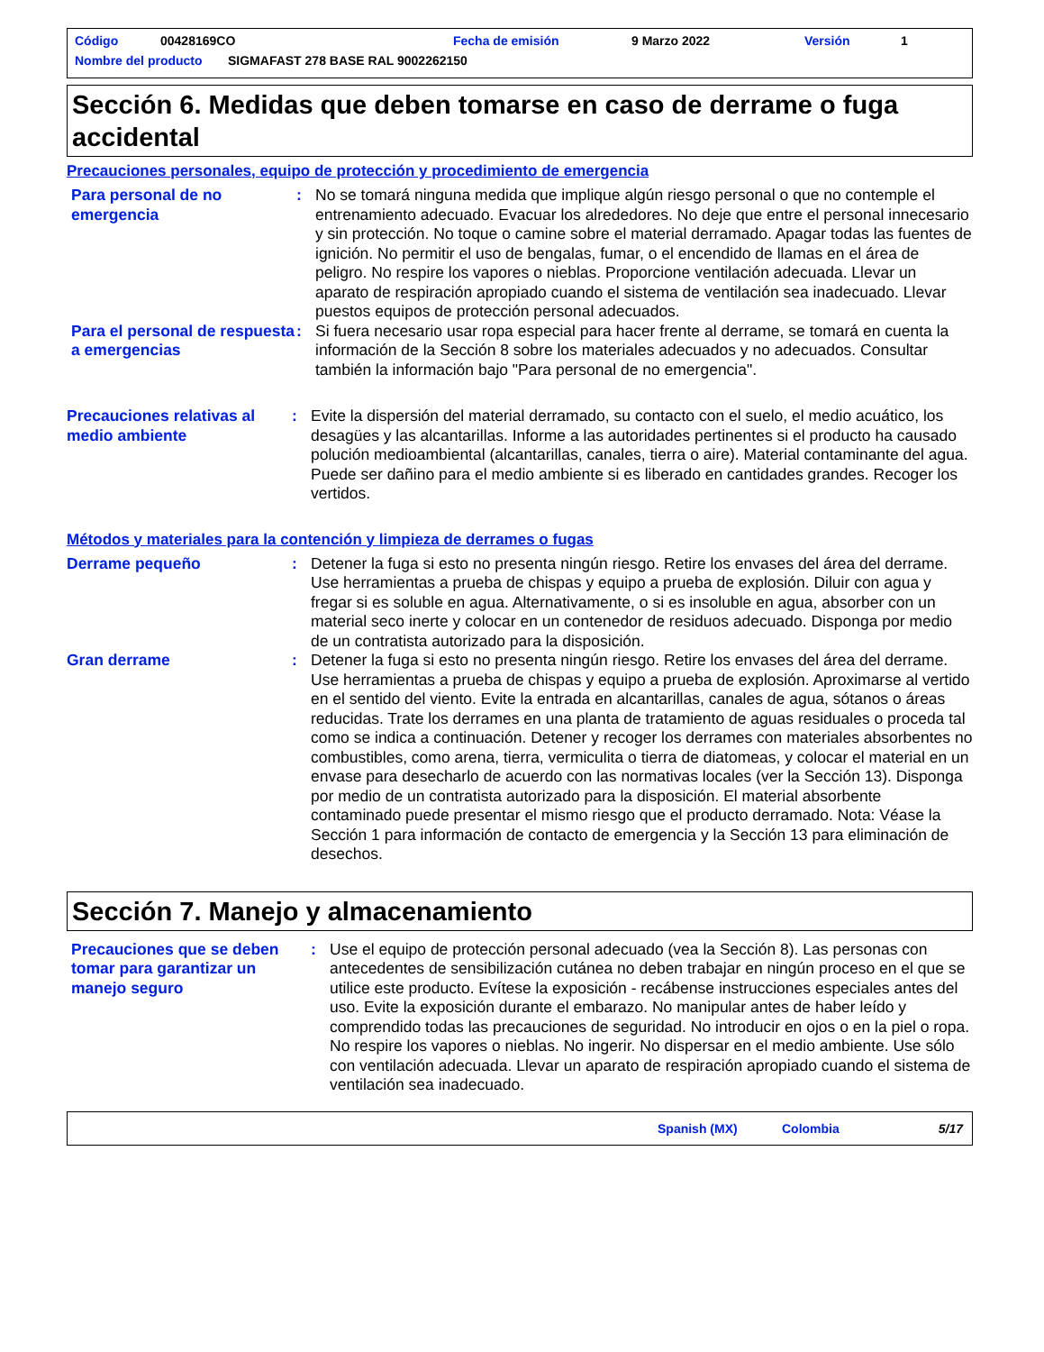Código 00428169CO Fecha de emisión 9 Marzo 2022 Versión 1
Nombre del producto SIGMAFAST 278 BASE RAL 9002262150
Sección 6. Medidas que deben tomarse en caso de derrame o fuga accidental
Precauciones personales, equipo de protección y procedimiento de emergencia
Para personal de no emergencia
: No se tomará ninguna medida que implique algún riesgo personal o que no contemple el entrenamiento adecuado. Evacuar los alrededores. No deje que entre el personal innecesario y sin protección. No toque o camine sobre el material derramado. Apagar todas las fuentes de ignición. No permitir el uso de bengalas, fumar, o el encendido de llamas en el área de peligro. No respire los vapores o nieblas. Proporcione ventilación adecuada. Llevar un aparato de respiración apropiado cuando el sistema de ventilación sea inadecuado. Llevar puestos equipos de protección personal adecuados.
Para el personal de respuesta a emergencias
: Si fuera necesario usar ropa especial para hacer frente al derrame, se tomará en cuenta la información de la Sección 8 sobre los materiales adecuados y no adecuados. Consultar también la información bajo "Para personal de no emergencia".
Precauciones relativas al medio ambiente
: Evite la dispersión del material derramado, su contacto con el suelo, el medio acuático, los desagües y las alcantarillas. Informe a las autoridades pertinentes si el producto ha causado polución medioambiental (alcantarillas, canales, tierra o aire). Material contaminante del agua. Puede ser dañino para el medio ambiente si es liberado en cantidades grandes. Recoger los vertidos.
Métodos y materiales para la contención y limpieza de derrames o fugas
Derrame pequeño : Detener la fuga si esto no presenta ningún riesgo. Retire los envases del área del derrame. Use herramientas a prueba de chispas y equipo a prueba de explosión. Diluir con agua y fregar si es soluble en agua. Alternativamente, o si es insoluble en agua, absorber con un material seco inerte y colocar en un contenedor de residuos adecuado. Disponga por medio de un contratista autorizado para la disposición.
Gran derrame : Detener la fuga si esto no presenta ningún riesgo. Retire los envases del área del derrame. Use herramientas a prueba de chispas y equipo a prueba de explosión. Aproximarse al vertido en el sentido del viento. Evite la entrada en alcantarillas, canales de agua, sótanos o áreas reducidas. Trate los derrames en una planta de tratamiento de aguas residuales o proceda tal como se indica a continuación. Detener y recoger los derrames con materiales absorbentes no combustibles, como arena, tierra, vermiculita o tierra de diatomeas, y colocar el material en un envase para desecharlo de acuerdo con las normativas locales (ver la Sección 13). Disponga por medio de un contratista autorizado para la disposición. El material absorbente contaminado puede presentar el mismo riesgo que el producto derramado. Nota: Véase la Sección 1 para información de contacto de emergencia y la Sección 13 para eliminación de desechos.
Sección 7. Manejo y almacenamiento
Precauciones que se deben tomar para garantizar un manejo seguro
: Use el equipo de protección personal adecuado (vea la Sección 8). Las personas con antecedentes de sensibilización cutánea no deben trabajar en ningún proceso en el que se utilice este producto. Evítese la exposición - recábense instrucciones especiales antes del uso. Evite la exposición durante el embarazo. No manipular antes de haber leído y comprendido todas las precauciones de seguridad. No introducir en ojos o en la piel o ropa. No respire los vapores o nieblas. No ingerir. No dispersar en el medio ambiente. Use sólo con ventilación adecuada. Llevar un aparato de respiración apropiado cuando el sistema de ventilación sea inadecuado.
Spanish (MX) Colombia 5/17